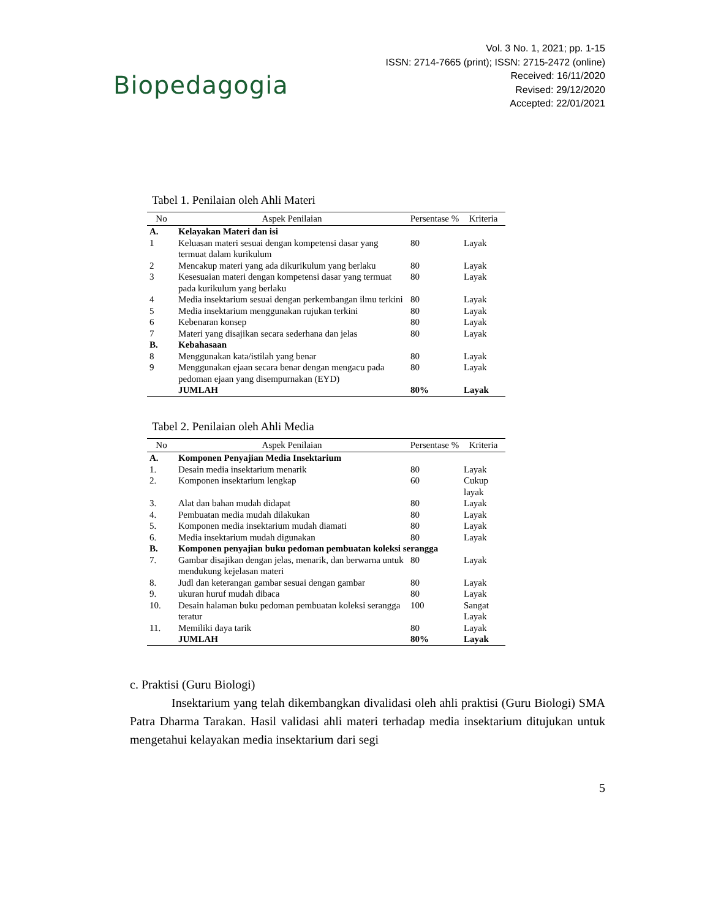Biopedagogia
Vol. 3 No. 1, 2021; pp. 1-15
ISSN: 2714-7665 (print); ISSN: 2715-2472 (online)
Received: 16/11/2020
Revised: 29/12/2020
Accepted: 22/01/2021
Tabel 1. Penilaian oleh Ahli Materi
| No | Aspek Penilaian | Persentase % | Kriteria |
| --- | --- | --- | --- |
| A. | Kelayakan Materi dan isi | | |
| 1 | Keluasan materi sesuai dengan kompetensi dasar yang termuat dalam kurikulum | 80 | Layak |
| 2 | Mencakup materi yang ada dikurikulum yang berlaku | 80 | Layak |
| 3 | Kesesuaian materi dengan kompetensi dasar yang termuat pada kurikulum yang berlaku | 80 | Layak |
| 4 | Media insektarium sesuai dengan perkembangan ilmu terkini | 80 | Layak |
| 5 | Media insektarium menggunakan rujukan terkini | 80 | Layak |
| 6 | Kebenaran konsep | 80 | Layak |
| 7 | Materi yang disajikan secara sederhana dan jelas | 80 | Layak |
| B. | Kebahasaan | | |
| 8 | Menggunakan kata/istilah yang benar | 80 | Layak |
| 9 | Menggunakan ejaan secara benar dengan mengacu pada pedoman ejaan yang disempurnakan (EYD) | 80 | Layak |
| | JUMLAH | 80% | Layak |
Tabel 2. Penilaian oleh Ahli Media
| No | Aspek Penilaian | Persentase % | Kriteria |
| --- | --- | --- | --- |
| A. | Komponen Penyajian Media Insektarium | | |
| 1. | Desain media insektarium menarik | 80 | Layak |
| 2. | Komponen insektarium lengkap | 60 | Cukup layak |
| 3. | Alat dan bahan mudah didapat | 80 | Layak |
| 4. | Pembuatan media mudah dilakukan | 80 | Layak |
| 5. | Komponen media insektarium mudah diamati | 80 | Layak |
| 6. | Media insektarium mudah digunakan | 80 | Layak |
| B. | Komponen penyajian buku pedoman pembuatan koleksi serangga | | |
| 7. | Gambar disajikan dengan jelas, menarik, dan berwarna untuk mendukung kejelasan materi | 80 | Layak |
| 8. | Judl dan keterangan gambar sesuai dengan gambar | 80 | Layak |
| 9. | ukuran huruf mudah dibaca | 80 | Layak |
| 10. | Desain halaman buku pedoman pembuatan koleksi serangga teratur | 100 | Sangat Layak |
| 11. | Memiliki daya tarik | 80 | Layak |
| | JUMLAH | 80% | Layak |
c. Praktisi (Guru Biologi)
Insektarium yang telah dikembangkan divalidasi oleh ahli praktisi (Guru Biologi) SMA Patra Dharma Tarakan. Hasil validasi ahli materi terhadap media insektarium ditujukan untuk mengetahui kelayakan media insektarium dari segi
5